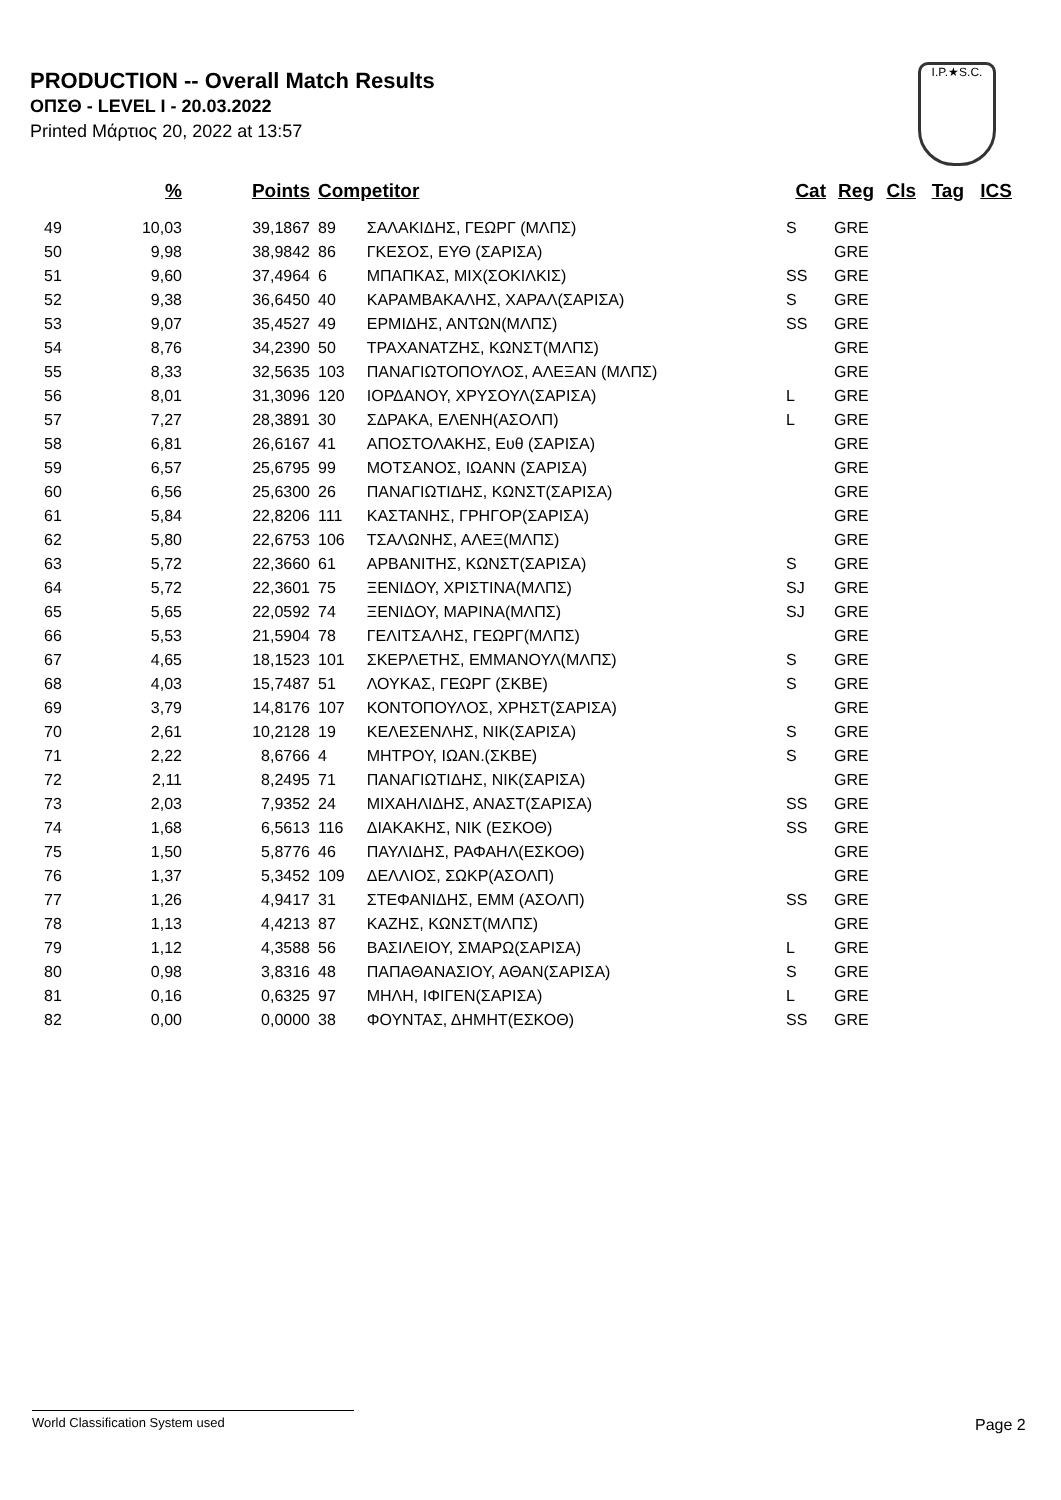PRODUCTION -- Overall Match Results
ΟΠΣΘ - LEVEL I - 20.03.2022
Printed Μάρτιος 20, 2022 at 13:57
I.P.★S.C.
| | % | Points | Competitor | | Cat | Reg | Cls | Tag | ICS |
| --- | --- | --- | --- | --- | --- | --- | --- | --- | --- |
| 49 | 10,03 | 39,1867 | 89 | ΣΑΛΑΚΙΔΗΣ, ΓΕΩΡΓ (ΜΛΠΣ) | S | GRE | | | |
| 50 | 9,98 | 38,9842 | 86 | ΓΚΕΣΟΣ, ΕΥΘ (ΣΑΡΙΣΑ) | | GRE | | | |
| 51 | 9,60 | 37,4964 | 6 | ΜΠΑΠΚΑΣ, ΜΙΧ(ΣΟΚΙΛΚΙΣ) | SS | GRE | | | |
| 52 | 9,38 | 36,6450 | 40 | ΚΑΡΑΜΒΑΚΑΛΗΣ, ΧΑΡΑΛ(ΣΑΡΙΣΑ) | S | GRE | | | |
| 53 | 9,07 | 35,4527 | 49 | ΕΡΜΙΔΗΣ, ΑΝΤΩΝ(ΜΛΠΣ) | SS | GRE | | | |
| 54 | 8,76 | 34,2390 | 50 | ΤΡΑΧΑΝΑΤΖΗΣ, ΚΩΝΣΤ(ΜΛΠΣ) | | GRE | | | |
| 55 | 8,33 | 32,5635 | 103 | ΠΑΝΑΓΙΩΤΟΠΟΥΛΟΣ, ΑΛΕΞΑΝ (ΜΛΠΣ) | | GRE | | | |
| 56 | 8,01 | 31,3096 | 120 | ΙΟΡΔΑΝΟΥ, ΧΡΥΣΟΥΛ(ΣΑΡΙΣΑ) | L | GRE | | | |
| 57 | 7,27 | 28,3891 | 30 | ΣΔΡΑΚΑ, ΕΛΕΝΗ(ΑΣΟΛΠ) | L | GRE | | | |
| 58 | 6,81 | 26,6167 | 41 | ΑΠΟΣΤΟΛΑΚΗΣ, Ευθ (ΣΑΡΙΣΑ) | | GRE | | | |
| 59 | 6,57 | 25,6795 | 99 | ΜΟΤΣΑΝΟΣ, ΙΩΑΝΝ (ΣΑΡΙΣΑ) | | GRE | | | |
| 60 | 6,56 | 25,6300 | 26 | ΠΑΝΑΓΙΩΤΙΔΗΣ, ΚΩΝΣΤ(ΣΑΡΙΣΑ) | | GRE | | | |
| 61 | 5,84 | 22,8206 | 111 | ΚΑΣΤΑΝΗΣ, ΓΡΗΓΟΡ(ΣΑΡΙΣΑ) | | GRE | | | |
| 62 | 5,80 | 22,6753 | 106 | ΤΣΑΛΩΝΗΣ, ΑΛΕΞ(ΜΛΠΣ) | | GRE | | | |
| 63 | 5,72 | 22,3660 | 61 | ΑΡΒΑΝΙΤΗΣ, ΚΩΝΣΤ(ΣΑΡΙΣΑ) | S | GRE | | | |
| 64 | 5,72 | 22,3601 | 75 | ΞΕΝΙΔΟΥ, ΧΡΙΣΤΙΝΑ(ΜΛΠΣ) | SJ | GRE | | | |
| 65 | 5,65 | 22,0592 | 74 | ΞΕΝΙΔΟΥ, ΜΑΡΙΝΑ(ΜΛΠΣ) | SJ | GRE | | | |
| 66 | 5,53 | 21,5904 | 78 | ΓΕΛΙΤΣΑΛΗΣ, ΓΕΩΡΓ(ΜΛΠΣ) | | GRE | | | |
| 67 | 4,65 | 18,1523 | 101 | ΣΚΕΡΛΕΤΗΣ, ΕΜΜΑΝΟΥΛ(ΜΛΠΣ) | S | GRE | | | |
| 68 | 4,03 | 15,7487 | 51 | ΛΟΥΚΑΣ, ΓΕΩΡΓ (ΣΚΒΕ) | S | GRE | | | |
| 69 | 3,79 | 14,8176 | 107 | ΚΟΝΤΟΠΟΥΛΟΣ, ΧΡΗΣΤ(ΣΑΡΙΣΑ) | | GRE | | | |
| 70 | 2,61 | 10,2128 | 19 | ΚΕΛΕΣΕΝΛΗΣ, ΝΙΚ(ΣΑΡΙΣΑ) | S | GRE | | | |
| 71 | 2,22 | 8,6766 | 4 | ΜΗΤΡΟΥ, ΙΩΑΝ.(ΣΚΒΕ) | S | GRE | | | |
| 72 | 2,11 | 8,2495 | 71 | ΠΑΝΑΓΙΩΤΙΔΗΣ, ΝΙΚ(ΣΑΡΙΣΑ) | | GRE | | | |
| 73 | 2,03 | 7,9352 | 24 | ΜΙΧΑΗΛΙΔΗΣ, ΑΝΑΣΤ(ΣΑΡΙΣΑ) | SS | GRE | | | |
| 74 | 1,68 | 6,5613 | 116 | ΔΙΑΚΑΚΗΣ, ΝΙΚ (ΕΣΚΟΘ) | SS | GRE | | | |
| 75 | 1,50 | 5,8776 | 46 | ΠΑΥΛΙΔΗΣ, ΡΑΦΑΗΛ(ΕΣΚΟΘ) | | GRE | | | |
| 76 | 1,37 | 5,3452 | 109 | ΔΕΛΛΙΟΣ, ΣΩΚΡ(ΑΣΟΛΠ) | | GRE | | | |
| 77 | 1,26 | 4,9417 | 31 | ΣΤΕΦΑΝΙΔΗΣ, ΕΜΜ (ΑΣΟΛΠ) | SS | GRE | | | |
| 78 | 1,13 | 4,4213 | 87 | ΚΑΖΗΣ, ΚΩΝΣΤ(ΜΛΠΣ) | | GRE | | | |
| 79 | 1,12 | 4,3588 | 56 | ΒΑΣΙΛΕΙΟΥ, ΣΜΑΡΩ(ΣΑΡΙΣΑ) | L | GRE | | | |
| 80 | 0,98 | 3,8316 | 48 | ΠΑΠΑΘΑΝΑΣΙΟΥ, ΑΘΑΝ(ΣΑΡΙΣΑ) | S | GRE | | | |
| 81 | 0,16 | 0,6325 | 97 | ΜΗΛΗ, ΙΦΙΓΕΝ(ΣΑΡΙΣΑ) | L | GRE | | | |
| 82 | 0,00 | 0,0000 | 38 | ΦΟΥΝΤΑΣ, ΔΗΜΗΤ(ΕΣΚΟΘ) | SS | GRE | | | |
World Classification System used Page 2